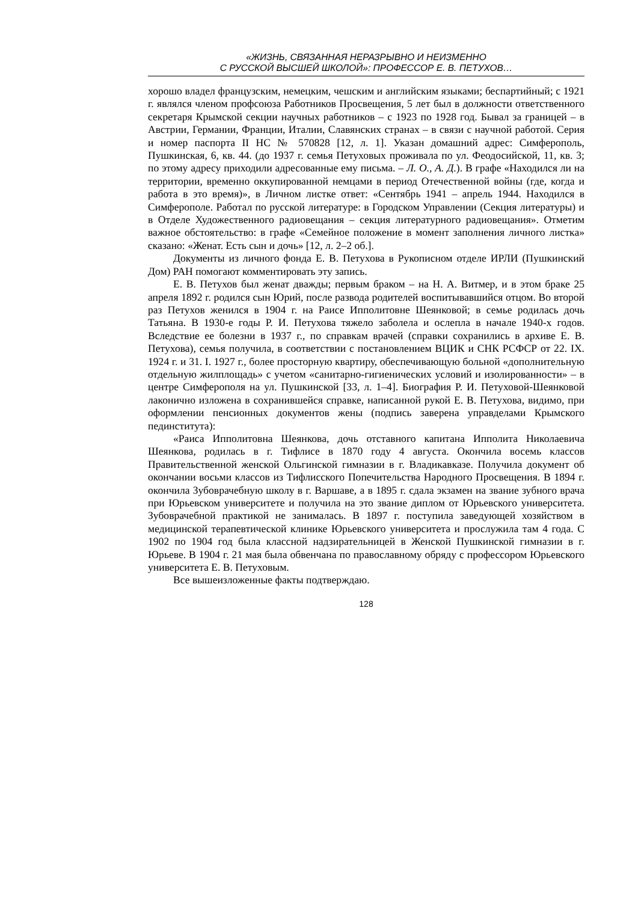«ЖИЗНЬ, СВЯЗАННАЯ НЕРАЗРЫВНО И НЕИЗМЕННО
С РУССКОЙ ВЫСШЕЙ ШКОЛОЙ»: ПРОФЕССОР Е. В. ПЕТУХОВ…
хорошо владел французским, немецким, чешским и английским языками; беспартийный; с 1921 г. являлся членом профсоюза Работников Просвещения, 5 лет был в должности ответственного секретаря Крымской секции научных работников – с 1923 по 1928 год. Бывал за границей – в Австрии, Германии, Франции, Италии, Славянских странах – в связи с научной работой. Серия и номер паспорта II НС № 570828 [12, л. 1]. Указан домашний адрес: Симферополь, Пушкинская, 6, кв. 44. (до 1937 г. семья Петуховых проживала по ул. Феодосийской, 11, кв. 3; по этому адресу приходили адресованные ему письма. – Л. О., А. Д.). В графе «Находился ли на территории, временно оккупированной немцами в период Отечественной войны (где, когда и работа в это время)», в Личном листке ответ: «Сентябрь 1941 – апрель 1944. Находился в Симферополе. Работал по русской литературе: в Городском Управлении (Секция литературы) и в Отделе Художественного радиовещания – секция литературного радиовещания». Отметим важное обстоятельство: в графе «Семейное положение в момент заполнения личного листка» сказано: «Женат. Есть сын и дочь» [12, л. 2–2 об.].
Документы из личного фонда Е. В. Петухова в Рукописном отделе ИРЛИ (Пушкинский Дом) РАН помогают комментировать эту запись.
Е. В. Петухов был женат дважды; первым браком – на Н. А. Витмер, и в этом браке 25 апреля 1892 г. родился сын Юрий, после развода родителей воспитывавшийся отцом. Во второй раз Петухов женился в 1904 г. на Раисе Ипполитовне Шеянковой; в семье родилась дочь Татьяна. В 1930-е годы Р. И. Петухова тяжело заболела и ослепла в начале 1940-х годов. Вследствие ее болезни в 1937 г., по справкам врачей (справки сохранились в архиве Е. В. Петухова), семья получила, в соответствии с постановлением ВЦИК и СНК РСФСР от 22. IX. 1924 г. и 31. I. 1927 г., более просторную квартиру, обеспечивающую больной «дополнительную отдельную жилплощадь» с учетом «санитарно-гигиенических условий и изолированности» – в центре Симферополя на ул. Пушкинской [33, л. 1–4]. Биография Р. И. Петуховой-Шеянковой лаконично изложена в сохранившейся справке, написанной рукой Е. В. Петухова, видимо, при оформлении пенсионных документов жены (подпись заверена управделами Крымского пединститута):
«Раиса Ипполитовна Шеянкова, дочь отставного капитана Ипполита Николаевича Шеянкова, родилась в г. Тифлисе в 1870 году 4 августа. Окончила восемь классов Правительственной женской Ольгинской гимназии в г. Владикавказе. Получила документ об окончании восьми классов из Тифлисского Попечительства Народного Просвещения. В 1894 г. окончила Зубоврачебную школу в г. Варшаве, а в 1895 г. сдала экзамен на звание зубного врача при Юрьевском университете и получила на это звание диплом от Юрьевского университета. Зубоврачебной практикой не занималась. В 1897 г. поступила заведующей хозяйством в медицинской терапевтической клинике Юрьевского университета и прослужила там 4 года. С 1902 по 1904 год была классной надзирательницей в Женской Пушкинской гимназии в г. Юрьеве. В 1904 г. 21 мая была обвенчана по православному обряду с профессором Юрьевского университета Е. В. Петуховым.
Все вышеизложенные факты подтверждаю.
128